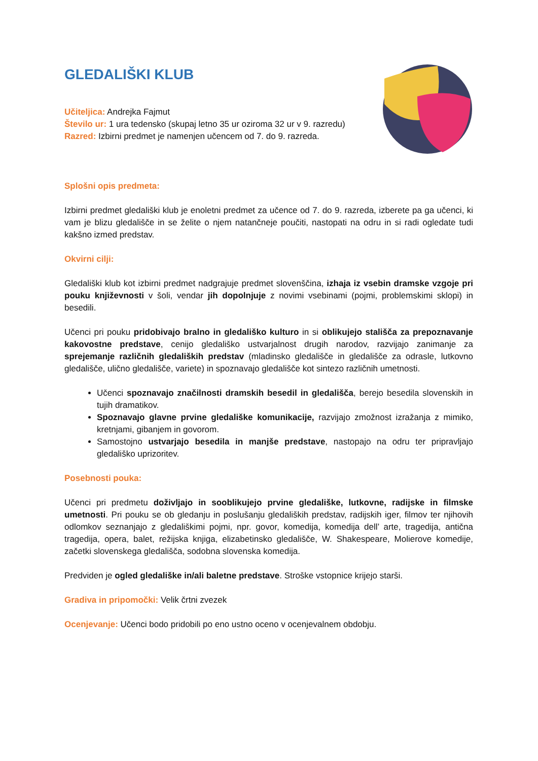GLEDALIŠKI KLUB
Učiteljica: Andrejka Fajmut
Število ur: 1 ura tedensko (skupaj letno 35 ur oziroma 32 ur v 9. razredu)
Razred: Izbirni predmet je namenjen učencem od 7. do 9. razreda.
Splošni opis predmeta:
Izbirni predmet gledališki klub je enoletni predmet za učence od 7. do 9. razreda, izberete pa ga učenci, ki vam je blizu gledališče in se želite o njem natančneje poučiti, nastopati na odru in si radi ogledate tudi kakšno izmed predstav.
Okvirni cilji:
Gledališki klub kot izbirni predmet nadgrajuje predmet slovenščina, izhaja iz vsebin dramske vzgoje pri pouku književnosti v šoli, vendar jih dopolnjuje z novimi vsebinami (pojmi, problemskimi sklopi) in besedili.
Učenci pri pouku pridobivajo bralno in gledališko kulturo in si oblikujejo stališča za prepoznavanje kakovostne predstave, cenijo gledališko ustvarjalnost drugih narodov, razvijajo zanimanje za sprejemanje različnih gledaliških predstav (mladinsko gledališče in gledališče za odrasle, lutkovno gledališče, ulično gledališče, variete) in spoznavajo gledališče kot sintezo različnih umetnosti.
Učenci spoznavajo značilnosti dramskih besedil in gledališča, berejo besedila slovenskih in tujih dramatikov.
Spoznavajo glavne prvine gledališke komunikacije, razvijajo zmožnost izražanja z mimiko, kretnjami, gibanjem in govorom.
Samostojno ustvarjajo besedila in manjše predstave, nastopajo na odru ter pripravljajo gledališko uprizoritev.
Posebnosti pouka:
Učenci pri predmetu doživljajo in sooblikujejo prvine gledališke, lutkovne, radijske in filmske umetnosti. Pri pouku se ob gledanju in poslušanju gledaliških predstav, radijskih iger, filmov ter njihovih odlomkov seznanjajo z gledališkimi pojmi, npr. govor, komedija, komedija dell’ arte, tragedija, antična tragedija, opera, balet, režijska knjiga, elizabetinsko gledališče, W. Shakespeare, Molierove komedije, začetki slovenskega gledališča, sodobna slovenska komedija.
Predviden je ogled gledališke in/ali baletne predstave. Stroške vstopnice krijejo starši.
Gradiva in pripomočki: Velik črtni zvezek
Ocenjevanje: Učenci bodo pridobili po eno ustno oceno v ocenjevalnem obdobju.